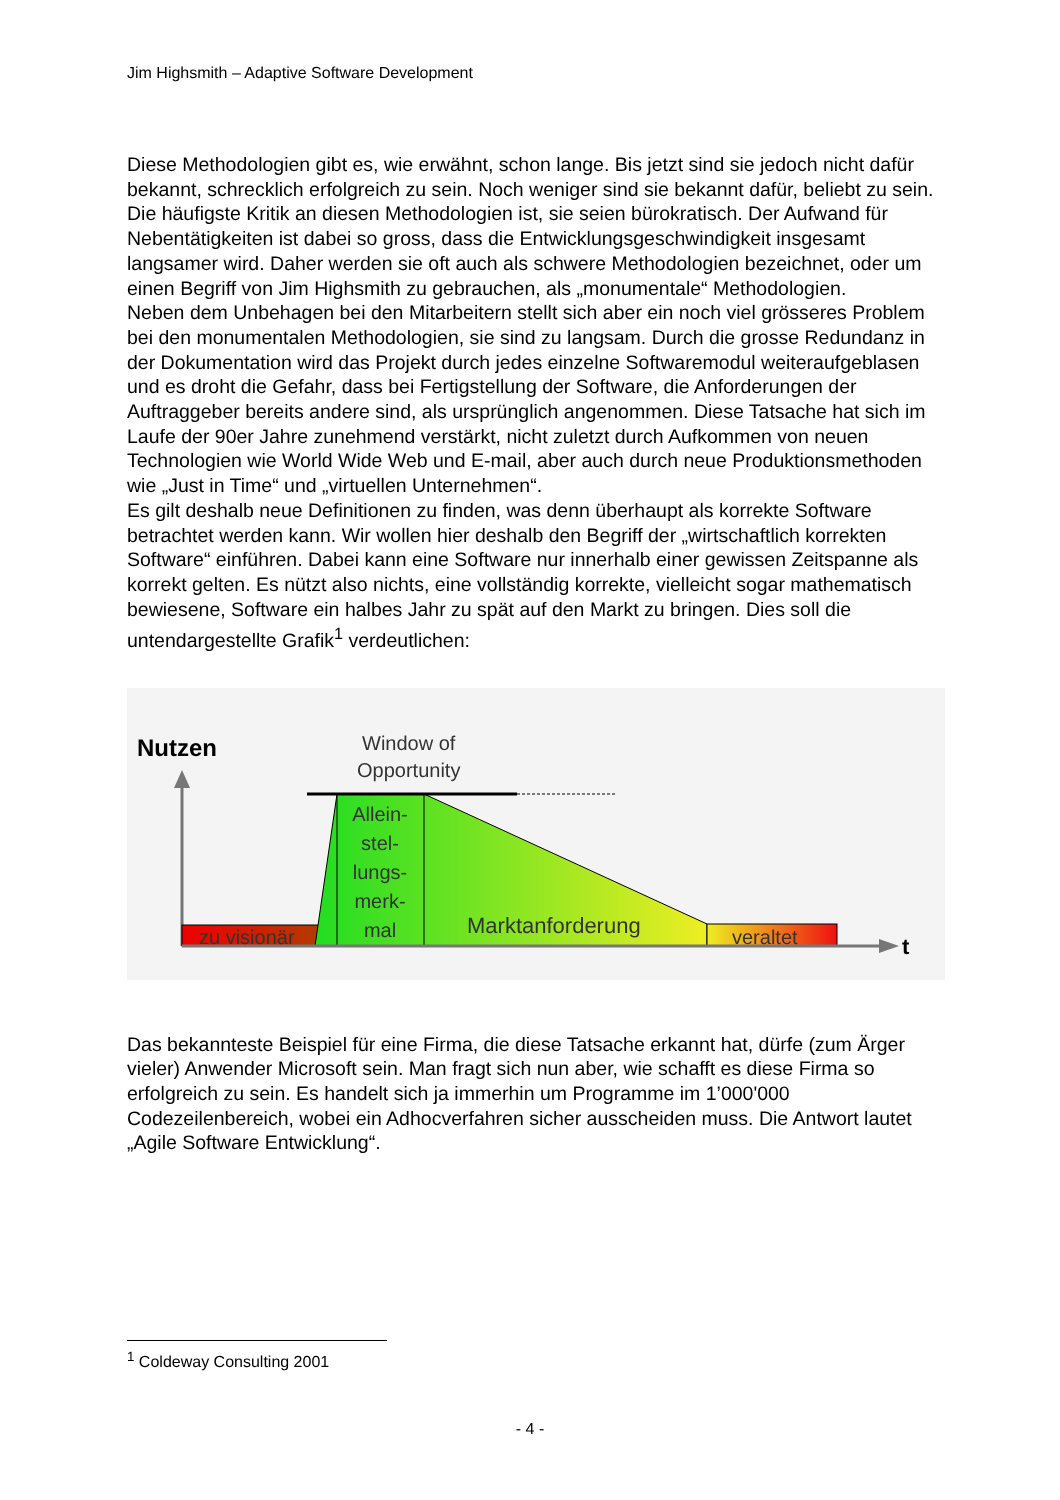Jim Highsmith – Adaptive Software Development
Diese Methodologien gibt es, wie erwähnt, schon lange. Bis jetzt sind sie jedoch nicht dafür bekannt, schrecklich erfolgreich zu sein. Noch weniger sind sie bekannt dafür, beliebt zu sein. Die häufigste Kritik an diesen Methodologien ist, sie seien bürokratisch. Der Aufwand für Nebentätigkeiten ist dabei so gross, dass die Entwicklungsgeschwindigkeit insgesamt langsamer wird. Daher werden sie oft auch als schwere Methodologien bezeichnet, oder um einen Begriff von Jim Highsmith zu gebrauchen, als „monumentale“ Methodologien.
Neben dem Unbehagen bei den Mitarbeitern stellt sich aber ein noch viel grösseres Problem bei den monumentalen Methodologien, sie sind zu langsam. Durch die grosse Redundanz in der Dokumentation wird das Projekt durch jedes einzelne Softwaremodul weiteraufgeblasen und es droht die Gefahr, dass bei Fertigstellung der Software, die Anforderungen der Auftraggeber bereits andere sind, als ursprünglich angenommen. Diese Tatsache hat sich im Laufe der 90er Jahre zunehmend verstärkt, nicht zuletzt durch Aufkommen von neuen Technologien wie World Wide Web und E-mail, aber auch durch neue Produktionsmethoden wie „Just in Time“ und „virtuellen Unternehmen“.
Es gilt deshalb neue Definitionen zu finden, was denn überhaupt als korrekte Software betrachtet werden kann. Wir wollen hier deshalb den Begriff der „wirtschaftlich korrekten Software“ einführen. Dabei kann eine Software nur innerhalb einer gewissen Zeitspanne als korrekt gelten. Es nützt also nichts, eine vollständig korrekte, vielleicht sogar mathematisch bewiesene, Software ein halbes Jahr zu spät auf den Markt zu bringen. Dies soll die untendargestellte Grafik<sup>1</sup> verdeutlichen:
Nutzen
Window of
Opportunity
t
zu visionär
Allein-
stel-
lungs-
merk-
mal
Marktanforderung
veraltet
Das bekannteste Beispiel für eine Firma, die diese Tatsache erkannt hat, dürfe (zum Ärger vieler) Anwender Microsoft sein. Man fragt sich nun aber, wie schafft es diese Firma so erfolgreich zu sein. Es handelt sich ja immerhin um Programme im 1’000'000 Codezeilenbereich, wobei ein Adhocverfahren sicher ausscheiden muss. Die Antwort lautet „Agile Software Entwicklung“.
<sup>1</sup> Coldeway Consulting 2001
- 4 -